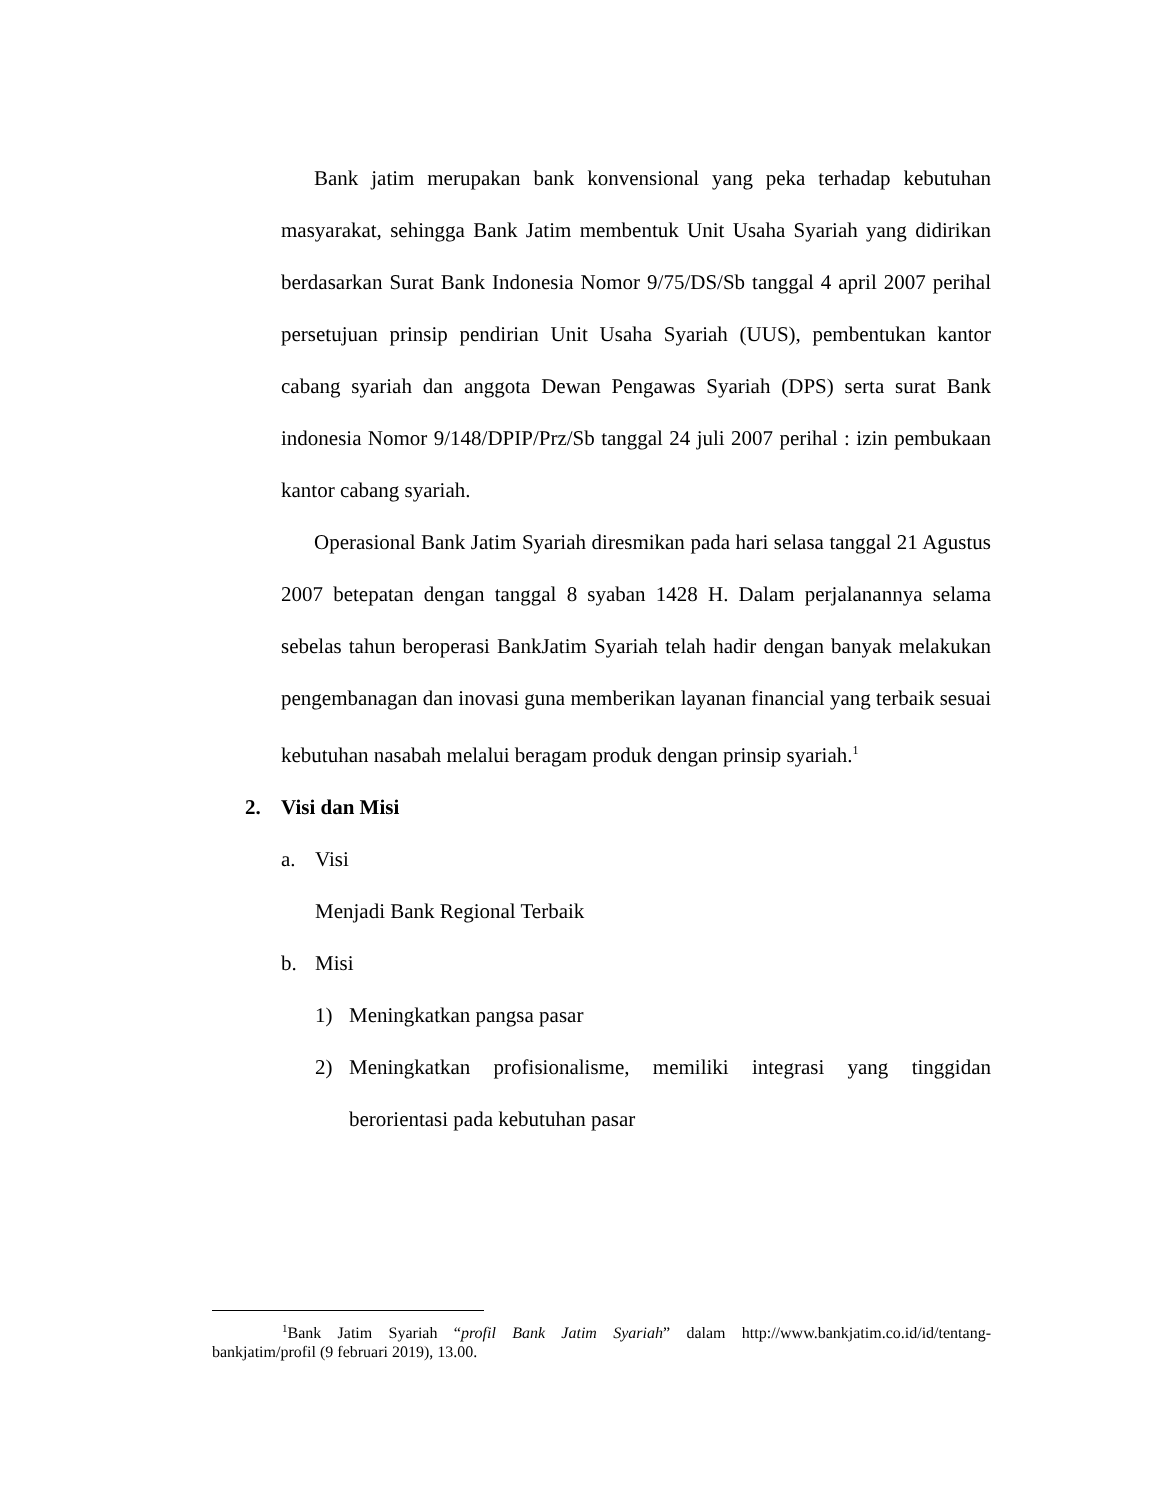Bank jatim merupakan bank konvensional yang peka terhadap kebutuhan masyarakat, sehingga Bank Jatim membentuk Unit Usaha Syariah yang didirikan berdasarkan Surat Bank Indonesia Nomor 9/75/DS/Sb tanggal 4 april 2007 perihal persetujuan prinsip pendirian Unit Usaha Syariah (UUS), pembentukan kantor cabang syariah dan anggota Dewan Pengawas Syariah (DPS) serta surat Bank indonesia Nomor 9/148/DPIP/Prz/Sb tanggal 24 juli 2007 perihal : izin pembukaan kantor cabang syariah.
Operasional Bank Jatim Syariah diresmikan pada hari selasa tanggal 21 Agustus 2007 betepatan dengan tanggal 8 syaban 1428 H. Dalam perjalanannya selama sebelas tahun beroperasi BankJatim Syariah telah hadir dengan banyak melakukan pengembanagan dan inovasi guna memberikan layanan financial yang terbaik sesuai kebutuhan nasabah melalui beragam produk dengan prinsip syariah.<sup>1</sup>
2. Visi dan Misi
a. Visi
Menjadi Bank Regional Terbaik
b. Misi
1) Meningkatkan pangsa pasar
2)
Meningkatkan profisionalisme, memiliki integrasi yang tinggidan berorientasi pada kebutuhan pasar
<sup>1</sup> Bank Jatim Syariah “profil Bank Jatim Syariah” dalam http://www.bankjatim.co.id/id/tentang-bankjatim/profil (9 februari 2019), 13.00.